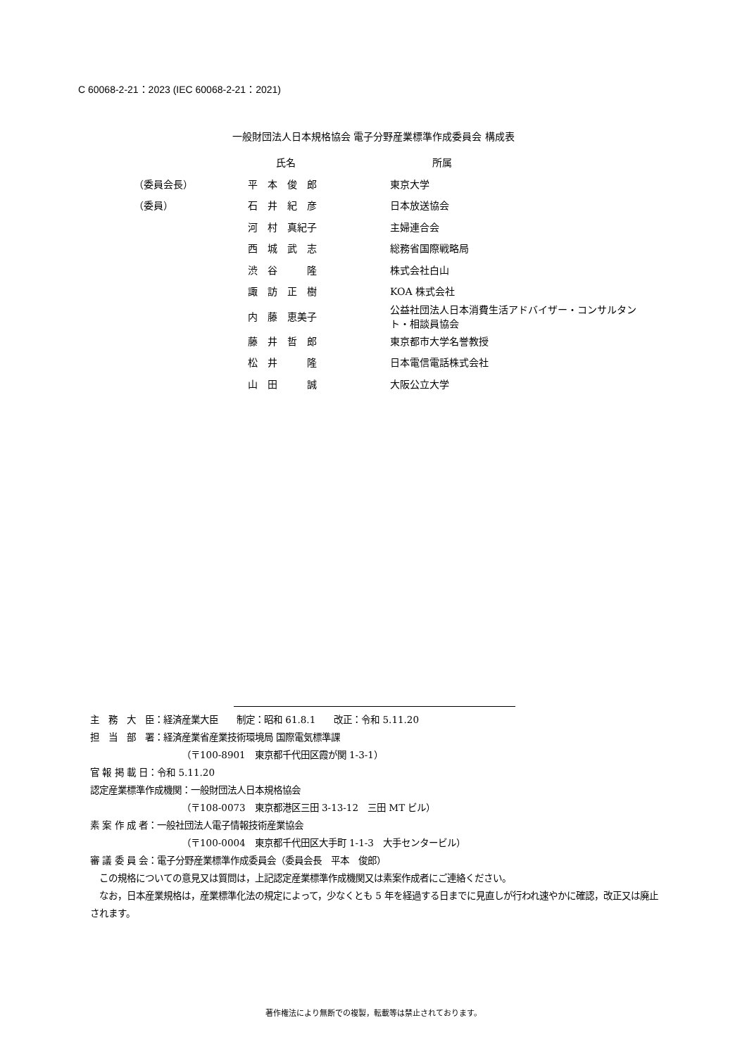C 60068-2-21：2023 (IEC 60068-2-21：2021)
一般財団法人日本規格協会 電子分野産業標準作成委員会 構成表
| | 氏名 | 所属 |
| --- | --- | --- |
| （委員会長） | 平 本 俊 郎 | 東京大学 |
| （委員） | 石 井 紀 彦 | 日本放送協会 |
| | 河 村 真紀子 | 主婦連合会 |
| | 西 城 武 志 | 総務省国際戦略局 |
| | 渋 谷 隆 | 株式会社白山 |
| | 諏 訪 正 樹 | KOA 株式会社 |
| | 内 藤 恵美子 | 公益社団法人日本消費生活アドバイザー・コンサルタン ト・相談員協会 |
| | 藤 井 哲 郎 | 東京都市大学名誉教授 |
| | 松 井 隆 | 日本電信電話株式会社 |
| | 山 田 誠 | 大阪公立大学 |
主　務　大　臣：経済産業大臣　　制定：昭和 61.8.1　　改正：令和 5.11.20
担　当　部　署：経済産業省産業技術環境局 国際電気標準課
（〒100-8901　東京都千代田区霞が関 1-3-1）
官 報 掲 載 日：令和 5.11.20
認定産業標準作成機関：一般財団法人日本規格協会
（〒108-0073　東京都港区三田 3-13-12　三田 MT ビル）
素 案 作 成 者：一般社団法人電子情報技術産業協会
（〒100-0004　東京都千代田区大手町 1-1-3　大手センタービル）
審 議 委 員 会：電子分野産業標準作成委員会（委員会長　平本　俊郎）
　この規格についての意見又は質問は，上記認定産業標準作成機関又は素案作成者にご連絡ください。
　なお，日本産業規格は，産業標準化法の規定によって，少なくとも 5 年を経過する日までに見直しが行われ速やかに確認，改正又は廃止されます。
著作権法により無断での複製，転載等は禁止されております。